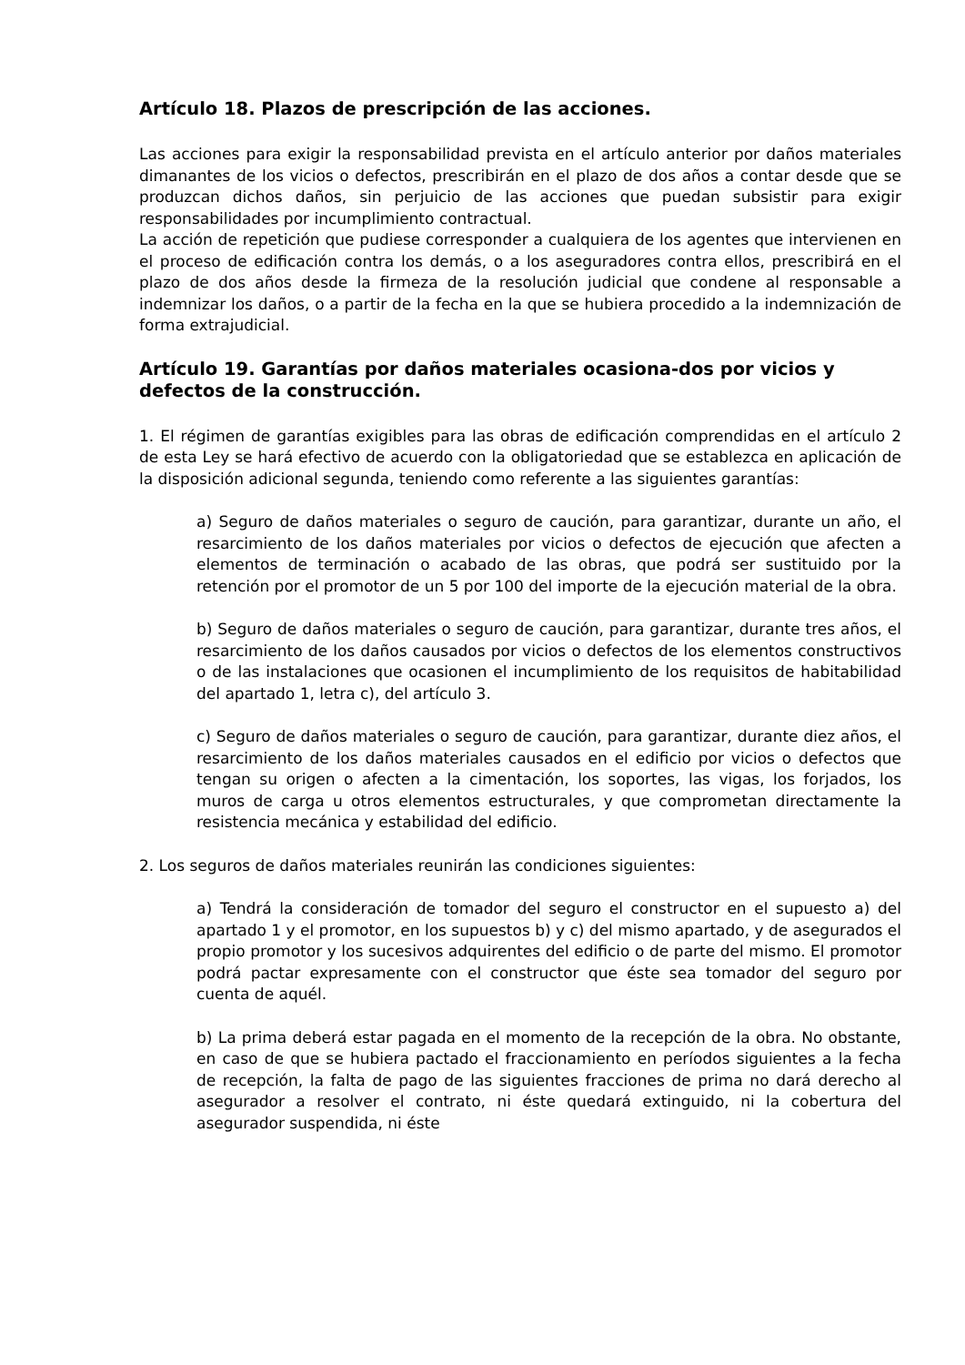Artículo 18. Plazos de prescripción de las acciones.
Las acciones para exigir la responsabilidad prevista en el artículo anterior por daños materiales dimanantes de los vicios o defectos, prescribirán en el plazo de dos años a contar desde que se produzcan dichos daños, sin perjuicio de las acciones que puedan subsistir para exigir responsabilidades por incumplimiento contractual.
La acción de repetición que pudiese corresponder a cualquiera de los agentes que intervienen en el proceso de edificación contra los demás, o a los aseguradores contra ellos, prescribirá en el plazo de dos años desde la firmeza de la resolución judicial que condene al responsable a indemnizar los daños, o a partir de la fecha en la que se hubiera procedido a la indemnización de forma extrajudicial.
Artículo 19. Garantías por daños materiales ocasiona-dos por vicios y defectos de la construcción.
1. El régimen de garantías exigibles para las obras de edificación comprendidas en el artículo 2 de esta Ley se hará efectivo de acuerdo con la obligatoriedad que se establezca en aplicación de la disposición adicional segunda, teniendo como referente a las siguientes garantías:
a) Seguro de daños materiales o seguro de caución, para garantizar, durante un año, el resarcimiento de los daños materiales por vicios o defectos de ejecución que afecten a elementos de terminación o acabado de las obras, que podrá ser sustituido por la retención por el promotor de un 5 por 100 del importe de la ejecución material de la obra.
b) Seguro de daños materiales o seguro de caución, para garantizar, durante tres años, el resarcimiento de los daños causados por vicios o defectos de los elementos constructivos o de las instalaciones que ocasionen el incumplimiento de los requisitos de habitabilidad del apartado 1, letra c), del artículo 3.
c) Seguro de daños materiales o seguro de caución, para garantizar, durante diez años, el resarcimiento de los daños materiales causados en el edificio por vicios o defectos que tengan su origen o afecten a la cimentación, los soportes, las vigas, los forjados, los muros de carga u otros elementos estructurales, y que comprometan directamente la resistencia mecánica y estabilidad del edificio.
2. Los seguros de daños materiales reunirán las condiciones siguientes:
a) Tendrá la consideración de tomador del seguro el constructor en el supuesto a) del apartado 1 y el promotor, en los supuestos b) y c) del mismo apartado, y de asegurados el propio promotor y los sucesivos adquirentes del edificio o de parte del mismo. El promotor podrá pactar expresamente con el constructor que éste sea tomador del seguro por cuenta de aquél.
b) La prima deberá estar pagada en el momento de la recepción de la obra. No obstante, en caso de que se hubiera pactado el fraccionamiento en períodos siguientes a la fecha de recepción, la falta de pago de las siguientes fracciones de prima no dará derecho al asegurador a resolver el contrato, ni éste quedará extinguido, ni la cobertura del asegurador suspendida, ni éste